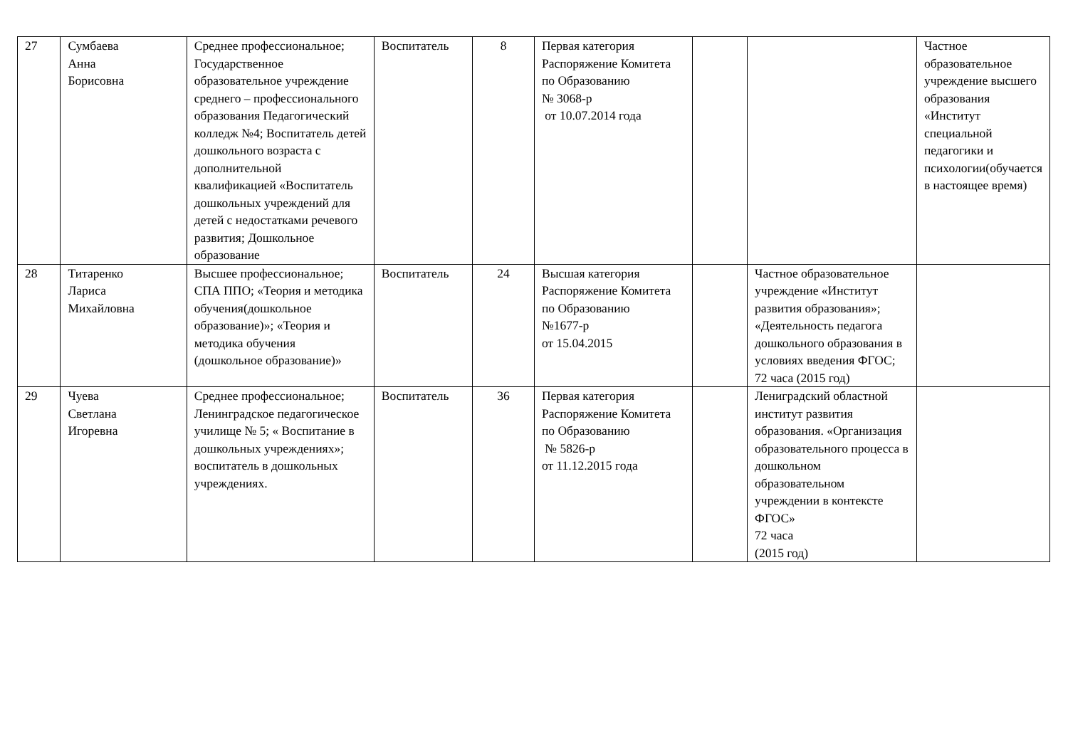| 27 | Сумбаева Анна Борисовна | Среднее профессиональное; Государственное образовательное учреждение среднего – профессионального образования Педагогический колледж №4; Воспитатель детей дошкольного возраста с дополнительной квалификацией «Воспитатель дошкольных учреждений для детей с недостатками речевого развития; Дошкольное образование | Воспитатель | 8 | Первая категория Распоряжение Комитета по Образованию № 3068-р от 10.07.2014 года | | | Частное образовательное учреждение высшего образования «Институт специальной педагогики и психологии(обучается в настоящее время) |
| 28 | Титаренко Лариса Михайловна | Высшее профессиональное; СПА ППО; «Теория и методика обучения(дошкольное образование)»; «Теория и методика обучения (дошкольное образование)» | Воспитатель | 24 | Высшая категория Распоряжение Комитета по Образованию №1677-р от 15.04.2015 | | Частное образовательное учреждение «Институт развития образования»; «Деятельность педагога дошкольного образования в условиях введения ФГОС; 72 часа (2015 год) | |
| 29 | Чуева Светлана Игоревна | Среднее профессиональное; Ленинградское педагогическое училище № 5; « Воспитание в дошкольных учреждениях»; воспитатель в дошкольных учреждениях. | Воспитатель | 36 | Первая категория Распоряжение Комитета по Образованию № 5826-р от 11.12.2015 года | | Лениградский областной институт развития образования. «Организация образовательного процесса в дошкольном образовательном учреждении в контексте ФГОС» 72 часа (2015 год) | |